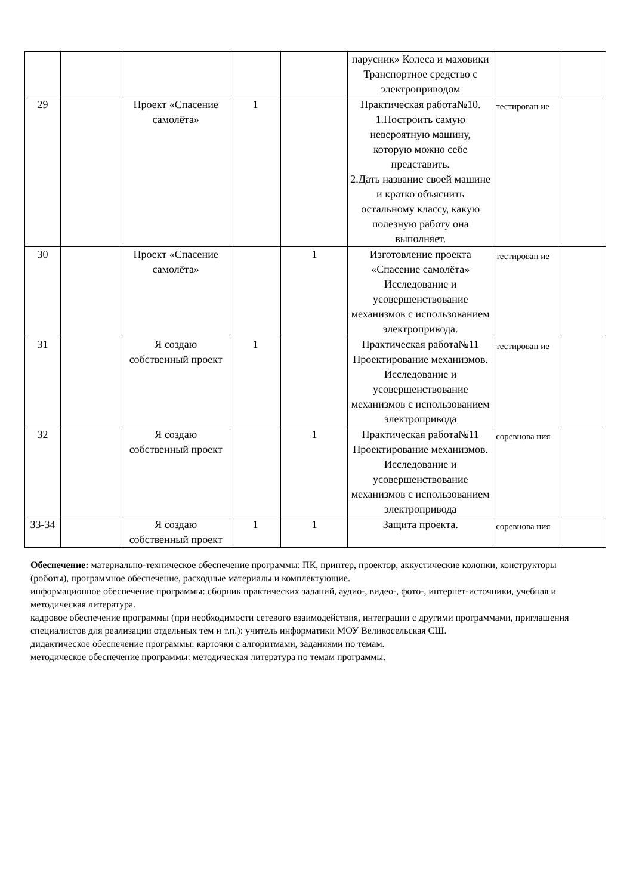| | | | | | парусник» Колеса и маховики Транспортное средство с электроприводом | | |
| 29 | | Проект «Спасение самолёта» | 1 | | Практическая работа№10. 1.Построить самую невероятную машину, которую можно себе представить. 2.Дать название своей машине и кратко объяснить остальному классу, какую полезную работу она выполняет. | тестирован ие | |
| 30 | | Проект «Спасение самолёта» | | 1 | Изготовление проекта «Спасение самолёта» Исследование и усовершенствование механизмов с использованием электропривода. | тестирован ие | |
| 31 | | Я создаю собственный проект | 1 | | Практическая работа№11 Проектирование механизмов. Исследование и усовершенствование механизмов с использованием электропривода | тестирован ие | |
| 32 | | Я создаю собственный проект | | 1 | Практическая работа№11 Проектирование механизмов. Исследование и усовершенствование механизмов с использованием электропривода | соревнова ния | |
| 33-34 | | Я создаю собственный проект | 1 | 1 | Защита проекта. | соревнова ния | |
Обеспечение: материально-техническое обеспечение программы: ПК, принтер, проектор, аккустические колонки, конструкторы (роботы), программное обеспечение, расходные материалы и комплектующие.
информационное обеспечение программы: сборник практических заданий, аудио-, видео-, фото-, интернет-источники, учебная и методическая литература.
кадровое обеспечение программы (при необходимости сетевого взаимодействия, интеграции с другими программами, приглашения специалистов для реализации отдельных тем и т.п.): учитель информатики МОУ Великосельская СШ.
дидактическое обеспечение программы: карточки с алгоритмами, заданиями по темам.
методическое обеспечение программы: методическая литература по темам программы.